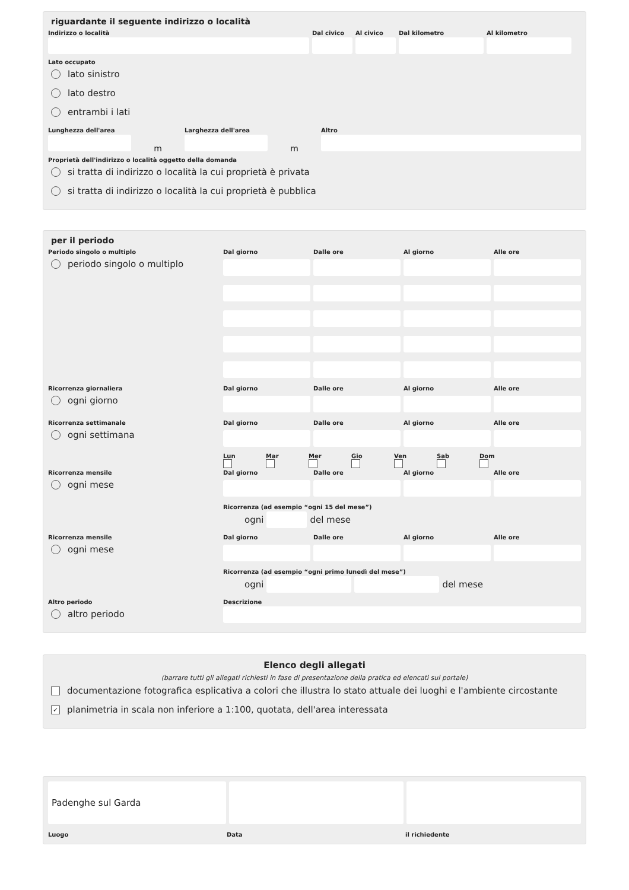riguardante il seguente indirizzo o località
Indirizzo o località Dal civico
Al civico
Dal kilometro Al kilometro
Lato occupato
lato sinistro
lato destro
entrambi i lati
Lunghezza dell'area
m
Larghezza dell'area
m
Altro
Proprietà dell'indirizzo o località oggetto della domanda
si tratta di indirizzo o località la cui proprietà è privata
si tratta di indirizzo o località la cui proprietà è pubblica
per il periodo
Periodo singolo o multiplo
periodo singolo o multiplo
Dal giorno
Dalle ore
Al giorno
Alle ore
Ricorrenza giornaliera
ogni giorno
Dal giorno
Dalle ore
Al giorno
Alle ore
Ricorrenza settimanale
ogni settimana
Dal giorno
Dalle ore
Al giorno
Alle ore
Lun
Mar
Mer
Gio
Ven
Sab
Dom
Ricorrenza mensile
ogni mese
Dal giorno
Dalle ore
Al giorno
Alle ore
Ricorrenza (ad esempio “ogni 15 del mese”)
ogni
del mese
Ricorrenza mensile
ogni mese
Dal giorno
Dalle ore
Al giorno
Alle ore
Ricorrenza (ad esempio “ogni primo lunedì del mese”)
ogni
del mese
Altro periodo
altro periodo
Descrizione
Elenco degli allegati
(barrare tutti gli allegati richiesti in fase di presentazione della pratica ed elencati sul portale)
documentazione fotografica esplicativa a colori che illustra lo stato attuale dei luoghi e l'ambiente circostante
✓ planimetria in scala non inferiore a 1:100, quotata, dell'area interessata
Padenghe sul Garda
Luogo Data il richiedente